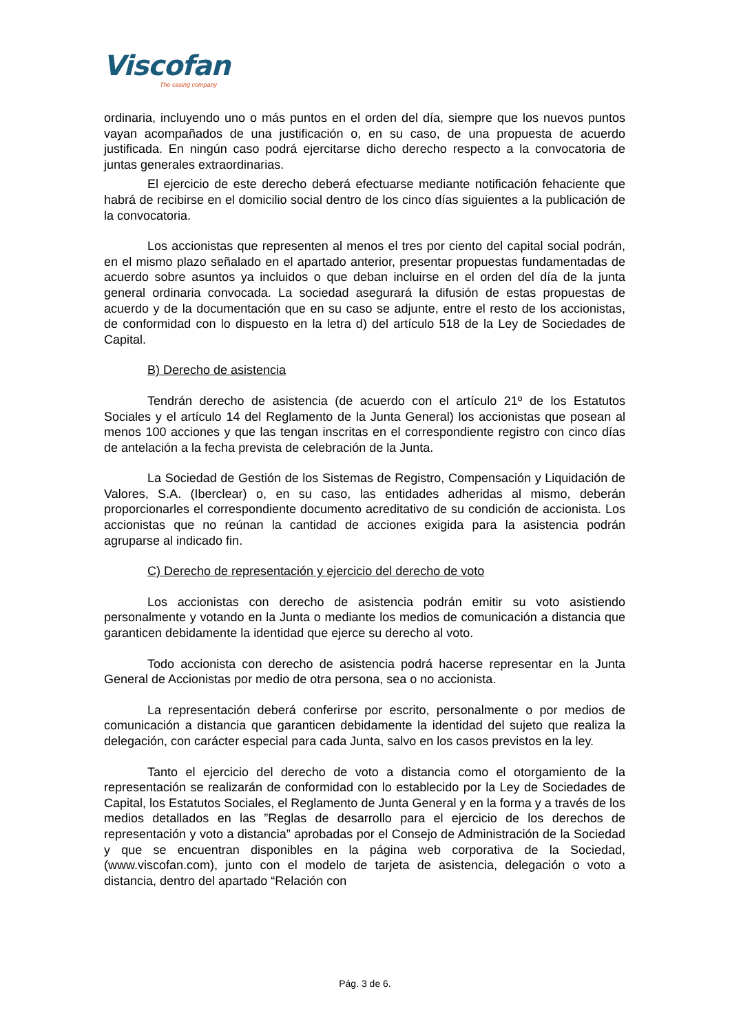Viscofan
The casing company
ordinaria, incluyendo uno o más puntos en el orden del día, siempre que los nuevos puntos vayan acompañados de una justificación o, en su caso, de una propuesta de acuerdo justificada. En ningún caso podrá ejercitarse dicho derecho respecto a la convocatoria de juntas generales extraordinarias.
El ejercicio de este derecho deberá efectuarse mediante notificación fehaciente que habrá de recibirse en el domicilio social dentro de los cinco días siguientes a la publicación de la convocatoria.
Los accionistas que representen al menos el tres por ciento del capital social podrán, en el mismo plazo señalado en el apartado anterior, presentar propuestas fundamentadas de acuerdo sobre asuntos ya incluidos o que deban incluirse en el orden del día de la junta general ordinaria convocada. La sociedad asegurará la difusión de estas propuestas de acuerdo y de la documentación que en su caso se adjunte, entre el resto de los accionistas, de conformidad con lo dispuesto en la letra d) del artículo 518 de la Ley de Sociedades de Capital.
B) Derecho de asistencia
Tendrán derecho de asistencia (de acuerdo con el artículo 21º de los Estatutos Sociales y el artículo 14 del Reglamento de la Junta General) los accionistas que posean al menos 100 acciones y que las tengan inscritas en el correspondiente registro con cinco días de antelación a la fecha prevista de celebración de la Junta.
La Sociedad de Gestión de los Sistemas de Registro, Compensación y Liquidación de Valores, S.A. (Iberclear) o, en su caso, las entidades adheridas al mismo, deberán proporcionarles el correspondiente documento acreditativo de su condición de accionista. Los accionistas que no reúnan la cantidad de acciones exigida para la asistencia podrán agruparse al indicado fin.
C) Derecho de representación y ejercicio del derecho de voto
Los accionistas con derecho de asistencia podrán emitir su voto asistiendo personalmente y votando en la Junta o mediante los medios de comunicación a distancia que garanticen debidamente la identidad que ejerce su derecho al voto.
Todo accionista con derecho de asistencia podrá hacerse representar en la Junta General de Accionistas por medio de otra persona, sea o no accionista.
La representación deberá conferirse por escrito, personalmente o por medios de comunicación a distancia que garanticen debidamente la identidad del sujeto que realiza la delegación, con carácter especial para cada Junta, salvo en los casos previstos en la ley.
Tanto el ejercicio del derecho de voto a distancia como el otorgamiento de la representación se realizarán de conformidad con lo establecido por la Ley de Sociedades de Capital, los Estatutos Sociales, el Reglamento de Junta General y en la forma y a través de los medios detallados en las ”Reglas de desarrollo para el ejercicio de los derechos de representación y voto a distancia” aprobadas por el Consejo de Administración de la Sociedad y que se encuentran disponibles en la página web corporativa de la Sociedad, (www.viscofan.com), junto con el modelo de tarjeta de asistencia, delegación o voto a distancia, dentro del apartado “Relación con
Pág. 3 de 6.